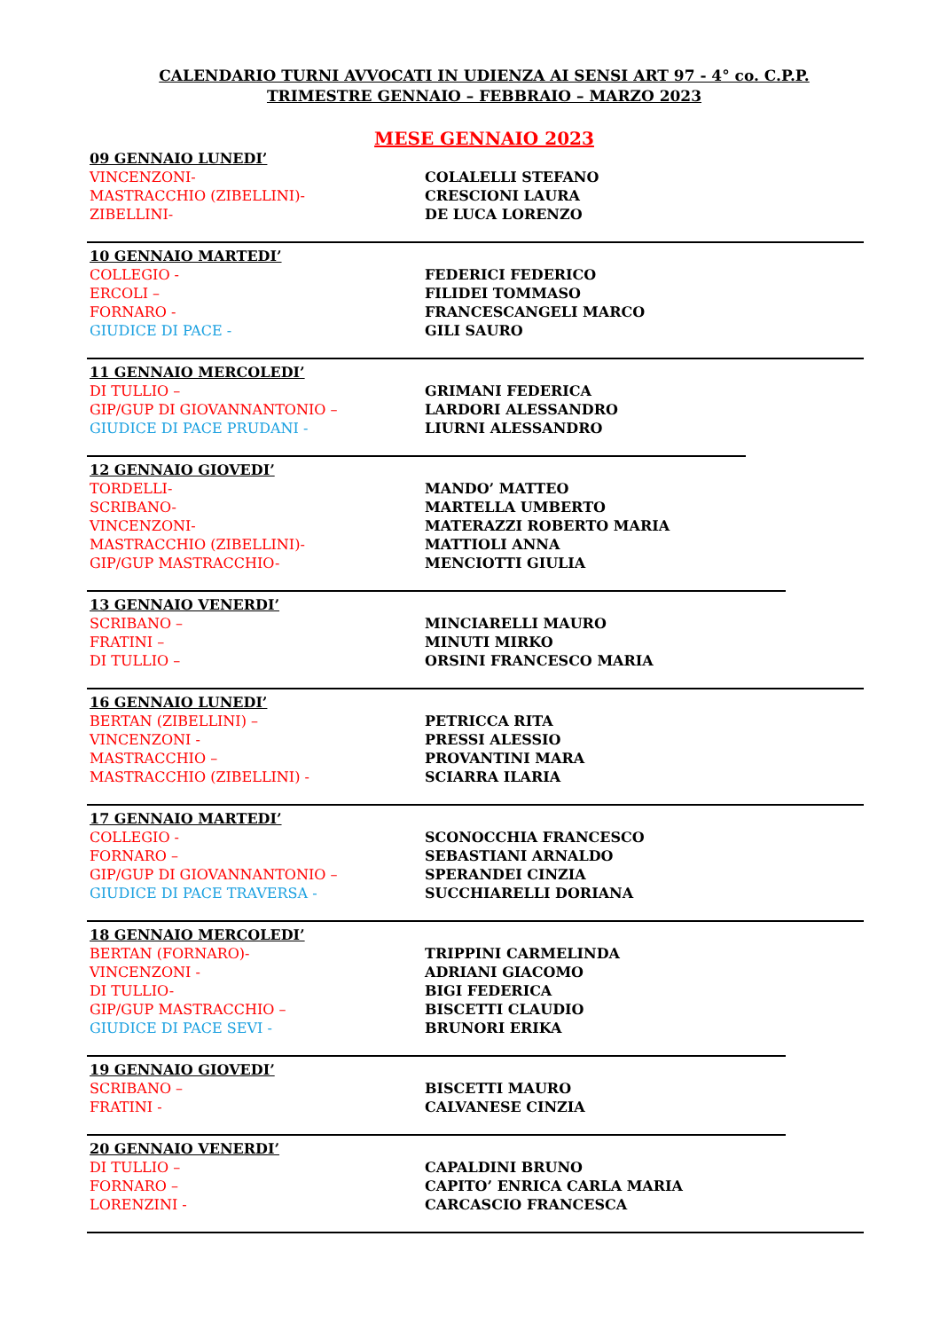CALENDARIO TURNI AVVOCATI IN UDIENZA AI SENSI ART 97 - 4° co. C.P.P.
TRIMESTRE GENNAIO – FEBBRAIO – MARZO 2023
MESE GENNAIO 2023
09 GENNAIO LUNEDI’
| VINCENZONI- | COLALELLI STEFANO |
| MASTRACCHIO (ZIBELLINI)- | CRESCIONI LAURA |
| ZIBELLINI- | DE LUCA LORENZO |
10 GENNAIO MARTEDI’
| COLLEGIO - | FEDERICI FEDERICO |
| ERCOLI – | FILIDEI TOMMASO |
| FORNARO - | FRANCESCANGELI MARCO |
| GIUDICE DI PACE - | GILI SAURO |
11 GENNAIO MERCOLEDI’
| DI TULLIO – | GRIMANI FEDERICA |
| GIP/GUP DI GIOVANNANTONIO – | LARDORI ALESSANDRO |
| GIUDICE DI PACE PRUDANI - | LIURNI ALESSANDRO |
12 GENNAIO GIOVEDI’
| TORDELLI- | MANDO’ MATTEO |
| SCRIBANO- | MARTELLA UMBERTO |
| VINCENZONI- | MATERAZZI ROBERTO MARIA |
| MASTRACCHIO (ZIBELLINI)- | MATTIOLI ANNA |
| GIP/GUP MASTRACCHIO- | MENCIOTTI GIULIA |
13 GENNAIO VENERDI’
| SCRIBANO – | MINCIARELLI MAURO |
| FRATINI – | MINUTI MIRKO |
| DI TULLIO – | ORSINI FRANCESCO MARIA |
16 GENNAIO LUNEDI’
| BERTAN (ZIBELLINI) – | PETRICCA RITA |
| VINCENZONI - | PRESSI ALESSIO |
| MASTRACCHIO – | PROVANTINI MARA |
| MASTRACCHIO (ZIBELLINI) - | SCIARRA ILARIA |
17 GENNAIO MARTEDI’
| COLLEGIO - | SCONOCCHIA FRANCESCO |
| FORNARO – | SEBASTIANI ARNALDO |
| GIP/GUP DI GIOVANNANTONIO – | SPERANDEI CINZIA |
| GIUDICE DI PACE TRAVERSA - | SUCCHIARELLI DORIANA |
18 GENNAIO MERCOLEDI’
| BERTAN (FORNARO)- | TRIPPINI CARMELINDA |
| VINCENZONI - | ADRIANI GIACOMO |
| DI TULLIO- | BIGI FEDERICA |
| GIP/GUP MASTRACCHIO – | BISCETTI CLAUDIO |
| GIUDICE DI PACE SEVI - | BRUNORI ERIKA |
19 GENNAIO GIOVEDI’
| SCRIBANO – | BISCETTI MAURO |
| FRATINI - | CALVANESE CINZIA |
20 GENNAIO VENERDI’
| DI TULLIO – | CAPALDINI BRUNO |
| FORNARO – | CAPITO’ ENRICA CARLA MARIA |
| LORENZINI - | CARCASCIO FRANCESCA |